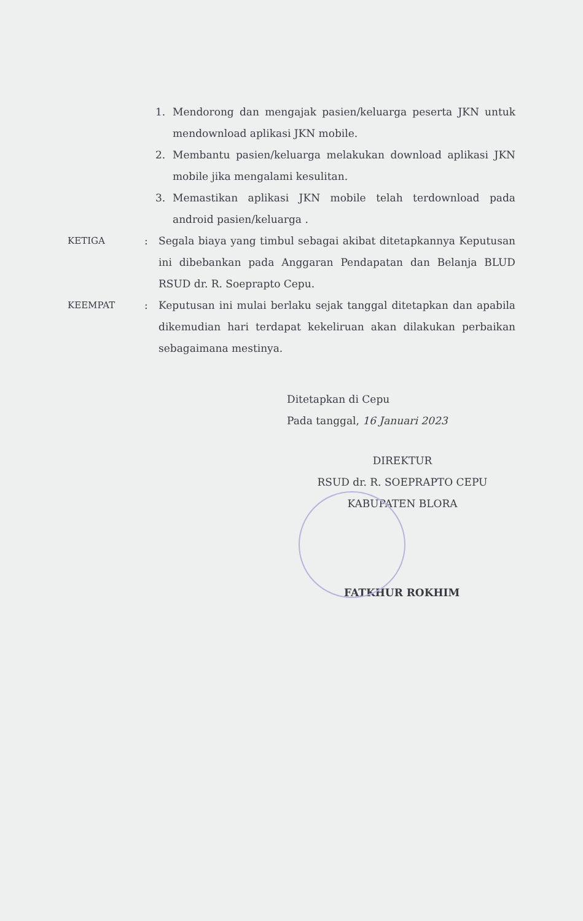1. Mendorong dan mengajak pasien/keluarga peserta JKN untuk mendownload aplikasi JKN mobile.
2. Membantu pasien/keluarga melakukan download aplikasi JKN mobile jika mengalami kesulitan.
3. Memastikan aplikasi JKN mobile telah terdownload pada android pasien/keluarga .
KETIGA: Segala biaya yang timbul sebagai akibat ditetapkannya Keputusan ini dibebankan pada Anggaran Pendapatan dan Belanja BLUD RSUD dr. R. Soeprapto Cepu.
KEEMPAT: Keputusan ini mulai berlaku sejak tanggal ditetapkan dan apabila dikemudian hari terdapat kekeliruan akan dilakukan perbaikan sebagaimana mestinya.
Ditetapkan di Cepu
Pada tanggal, 16 Januari 2023
DIREKTUR
RSUD dr. R. SOEPRAPTO CEPU
KABUPATEN BLORA
FATKHUR ROKHIM